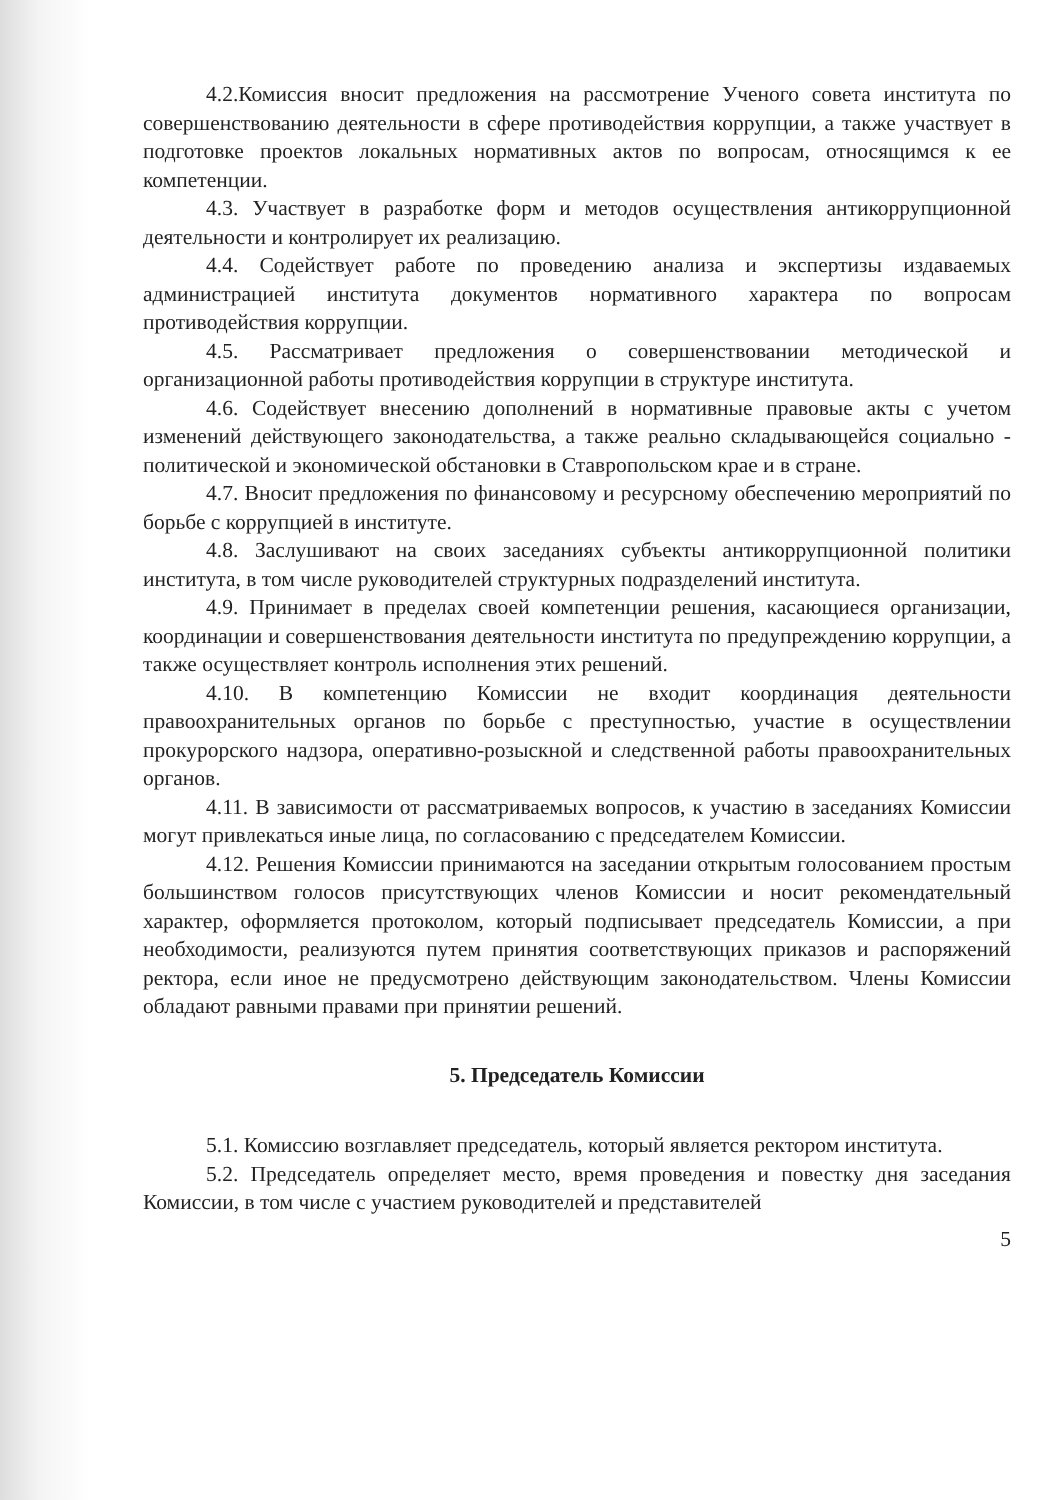4.2.Комиссия вносит предложения на рассмотрение Ученого совета института по совершенствованию деятельности в сфере противодействия коррупции, а также участвует в подготовке проектов локальных нормативных актов по вопросам, относящимся к ее компетенции.
4.3. Участвует в разработке форм и методов осуществления антикоррупционной деятельности и контролирует их реализацию.
4.4. Содействует работе по проведению анализа и экспертизы издаваемых администрацией института документов нормативного характера по вопросам противодействия коррупции.
4.5. Рассматривает предложения о совершенствовании методической и организационной работы противодействия коррупции в структуре института.
4.6. Содействует внесению дополнений в нормативные правовые акты с учетом изменений действующего законодательства, а также реально складывающейся социально - политической и экономической обстановки в Ставропольском крае и в стране.
4.7. Вносит предложения по финансовому и ресурсному обеспечению мероприятий по борьбе с коррупцией в институте.
4.8. Заслушивают на своих заседаниях субъекты антикоррупционной политики института, в том числе руководителей структурных подразделений института.
4.9. Принимает в пределах своей компетенции решения, касающиеся организации, координации и совершенствования деятельности института по предупреждению коррупции, а также осуществляет контроль исполнения этих решений.
4.10. В компетенцию Комиссии не входит координация деятельности правоохранительных органов по борьбе с преступностью, участие в осуществлении прокурорского надзора, оперативно-розыскной и следственной работы правоохранительных органов.
4.11. В зависимости от рассматриваемых вопросов, к участию в заседаниях Комиссии могут привлекаться иные лица, по согласованию с председателем Комиссии.
4.12. Решения Комиссии принимаются на заседании открытым голосованием простым большинством голосов присутствующих членов Комиссии и носит рекомендательный характер, оформляется протоколом, который подписывает председатель Комиссии, а при необходимости, реализуются путем принятия соответствующих приказов и распоряжений ректора, если иное не предусмотрено действующим законодательством. Члены Комиссии обладают равными правами при принятии решений.
5. Председатель Комиссии
5.1. Комиссию возглавляет председатель, который является ректором института.
5.2. Председатель определяет место, время проведения и повестку дня заседания Комиссии, в том числе с участием руководителей и представителей
5